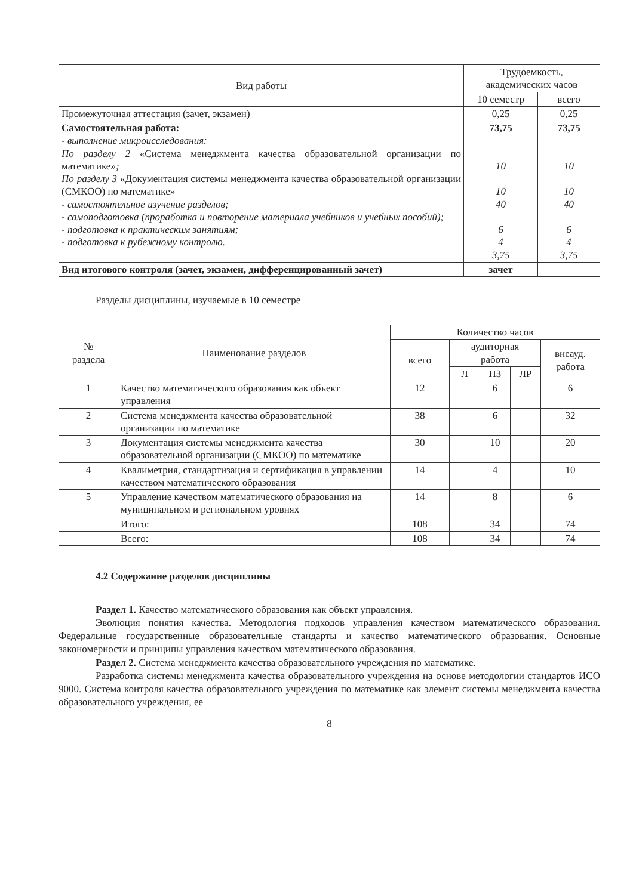| Вид работы | Трудоемкость, академических часов | |
| --- | --- | --- |
| | 10 семестр | всего |
| Промежуточная аттестация (зачет, экзамен) | 0,25 | 0,25 |
| Самостоятельная работа: - выполнение микроисследования: По разделу 2 «Система менеджмента качества образовательной организации по математике »; По разделу 3 «Документация системы менеджмента качества образовательной организации (СМКОО) по математике» - самостоятельное изучение разделов; - самоподготовка (проработка и повторение материала учебников и учебных пособий); - подготовка к практическим занятиям; - подготовка к рубежному контролю. | 73,75 10 10 40 6 4 3,75 | 73,75 10 10 40 6 4 3,75 |
| Вид итогового контроля (зачет, экзамен, дифференцированный зачет) | зачет | |
Разделы дисциплины, изучаемые в 10 семестре
| № раздела | Наименование разделов | Количество часов | | | | |
| --- | --- | --- | --- | --- | --- | --- |
| | | всего | аудиторная работа | | | внеауд. работа |
| | | | Л | ПЗ | ЛР | |
| 1 | Качество математического образования как объект управления | 12 | | 6 | | 6 |
| 2 | Система менеджмента качества образовательной организации по математике | 38 | | 6 | | 32 |
| 3 | Документация системы менеджмента качества образовательной организации (СМКОО) по математике | 30 | | 10 | | 20 |
| 4 | Квалиметрия, стандартизация и сертификация в управлении качеством математического образования | 14 | | 4 | | 10 |
| 5 | Управление качеством математического образования на муниципальном и региональном уровнях | 14 | | 8 | | 6 |
| | Итого: | 108 | | 34 | | 74 |
| | Всего: | 108 | | 34 | | 74 |
4.2 Содержание разделов дисциплины
Раздел 1. Качество математического образования как объект управления.
Эволюция понятия качества. Методология подходов управления качеством математического образования. Федеральные государственные образовательные стандарты и качество математического образования. Основные закономерности и принципы управления качеством математического образования.
Раздел 2. Система менеджмента качества образовательного учреждения по математике.
Разработка системы менеджмента качества образовательного учреждения на основе методологии стандартов ИСО 9000. Система контроля качества образовательного учреждения по математике как элемент системы менеджмента качества образовательного учреждения, ее
8